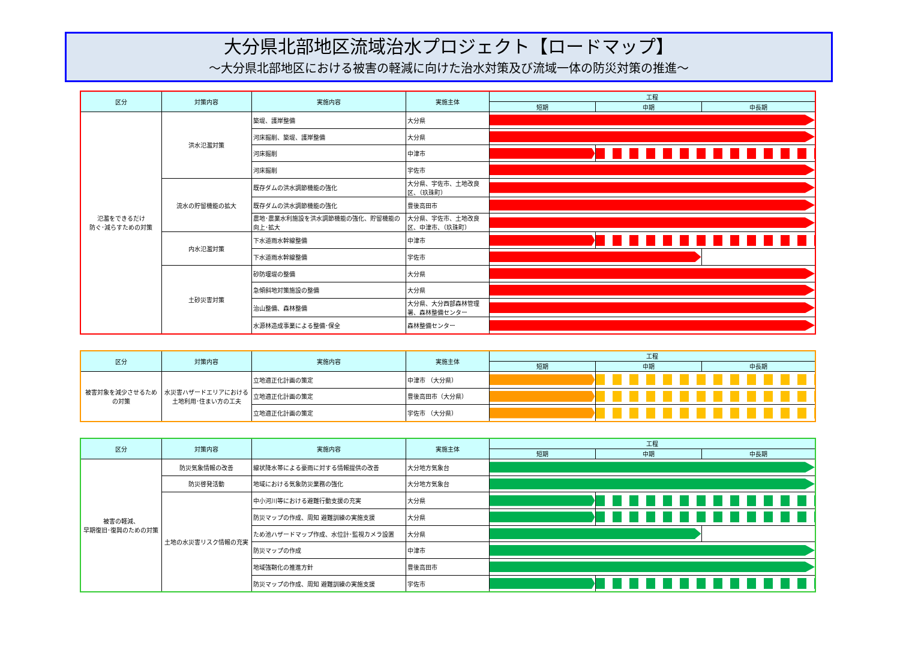大分県北部地区流域治水プロジェクト【ロードマップ】
～大分県北部地区における被害の軽減に向けた治水対策及び流域一体の防災対策の推進～
| 区分 | 対策内容 | 実施内容 | 実施主体 | 工程 | | |
| --- | --- | --- | --- | --- | --- | --- |
| | | | | 短期 | 中期 | 中長期 |
| 氾濫をできるだけ 防ぐ･減らすための対策 | 洪水氾濫対策 | 築堤、護岸整備 | 大分県 | | | |
| | | 河床掘削、築堤、護岸整備 | 大分県 | | | |
| | | 河床掘削 | 中津市 | | | |
| | | 河床掘削 | 宇佐市 | | | |
| | 流水の貯留機能の拡大 | 既存ダムの洪水調節機能の強化 | 大分県、宇佐市、土地改良区、（玖珠町） | | | |
| | | 既存ダムの洪水調節機能の強化 | 豊後高田市 | | | |
| | | 農地･農業水利施設を洪水調節機能の強化、貯留機能の向上･拡大 | 大分県、宇佐市、土地改良区、中津市、（玖珠町） | | | |
| | 内水氾濫対策 | 下水道雨水幹線整備 | 中津市 | | | |
| | | 下水道雨水幹線整備 | 宇佐市 | | | |
| | 土砂災害対策 | 砂防堰堤の整備 | 大分県 | | | |
| | | 急傾斜地対策施設の整備 | 大分県 | | | |
| | | 治山整備、森林整備 | 大分県、大分西部森林管理署、森林整備センター | | | |
| | | 水源林造成事業による整備･保全 | 森林整備センター | | | |
| 区分 | 対策内容 | 実施内容 | 実施主体 | 工程 | | |
| --- | --- | --- | --- | --- | --- | --- |
| | | | | 短期 | 中期 | 中長期 |
| 被害対象を減少させるための対策 | 水災害ハザードエリアにおける土地利用･住まい方の工夫 | 立地適正化計画の策定 | 中津市 （大分県） | | | |
| | | 立地適正化計画の策定 | 豊後高田市（大分県） | | | |
| | | 立地適正化計画の策定 | 宇佐市 （大分県） | | | |
| 区分 | 対策内容 | 実施内容 | 実施主体 | 工程 | | |
| --- | --- | --- | --- | --- | --- | --- |
| | | | | 短期 | 中期 | 中長期 |
| 被害の軽減、 早期復旧･復興のための対策 | 防災気象情報の改善 | 線状降水帯による豪雨に対する情報提供の改善 | 大分地方気象台 | | | |
| | 防災啓発活動 | 地域における気象防災業務の強化 | 大分地方気象台 | | | |
| | 土地の水災害リスク情報の充実 | 中小河川等における避難行動支援の充実 | 大分県 | | | |
| | | 防災マップの作成、周知 避難訓練の実施支援 | 大分県 | | | |
| | | ため池ハザードマップ作成、水位計･監視カメラ設置 | 大分県 | | | |
| | | 防災マップの作成 | 中津市 | | | |
| | | 地域強靭化の推進方針 | 豊後高田市 | | | |
| | | 防災マップの作成、周知 避難訓練の実施支援 | 宇佐市 | | | |